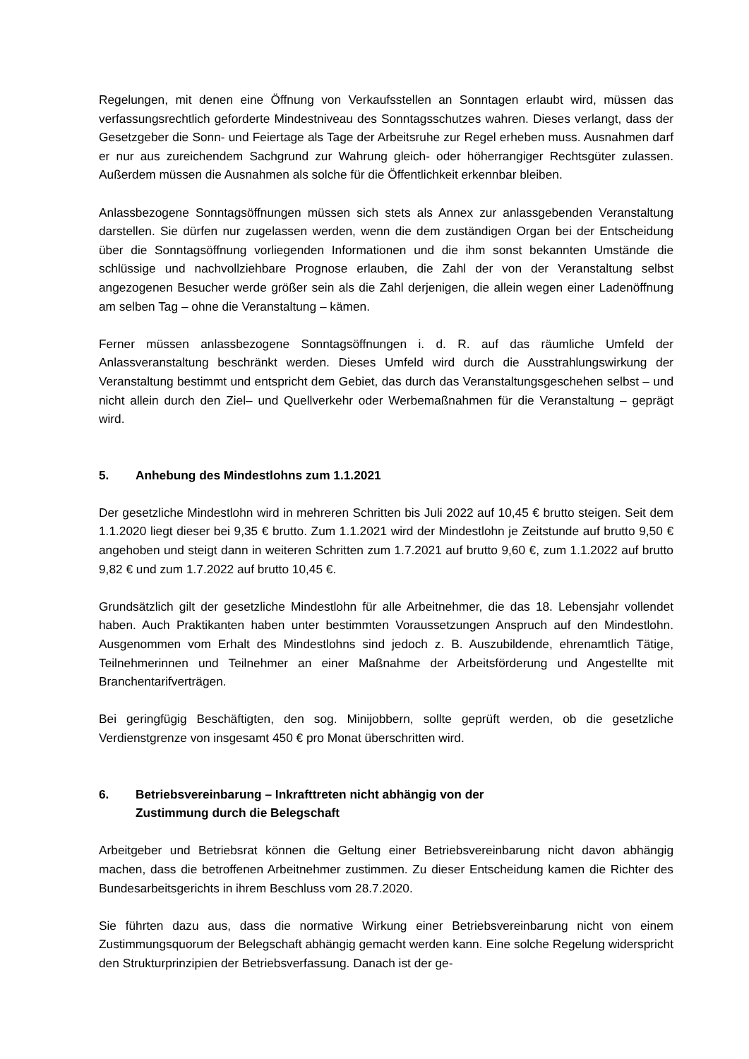Regelungen, mit denen eine Öffnung von Verkaufsstellen an Sonntagen erlaubt wird, müssen das verfassungsrechtlich geforderte Mindestniveau des Sonntagsschutzes wahren. Dieses verlangt, dass der Gesetzgeber die Sonn- und Feiertage als Tage der Arbeitsruhe zur Regel erheben muss. Ausnahmen darf er nur aus zureichendem Sachgrund zur Wahrung gleich- oder höherrangiger Rechtsgüter zulassen. Außerdem müssen die Ausnahmen als solche für die Öffentlichkeit erkennbar bleiben.
Anlassbezogene Sonntagsöffnungen müssen sich stets als Annex zur anlassgebenden Veranstaltung darstellen. Sie dürfen nur zugelassen werden, wenn die dem zuständigen Organ bei der Entscheidung über die Sonntagsöffnung vorliegenden Informationen und die ihm sonst bekannten Umstände die schlüssige und nachvollziehbare Prognose erlauben, die Zahl der von der Veranstaltung selbst angezogenen Besucher werde größer sein als die Zahl derjenigen, die allein wegen einer Ladenöffnung am selben Tag – ohne die Veranstaltung – kämen.
Ferner müssen anlassbezogene Sonntagsöffnungen i. d. R. auf das räumliche Umfeld der Anlassveranstaltung beschränkt werden. Dieses Umfeld wird durch die Ausstrahlungswirkung der Veranstaltung bestimmt und entspricht dem Gebiet, das durch das Veranstaltungsgeschehen selbst – und nicht allein durch den Ziel– und Quellverkehr oder Werbemaßnahmen für die Veranstaltung – geprägt wird.
5. Anhebung des Mindestlohns zum 1.1.2021
Der gesetzliche Mindestlohn wird in mehreren Schritten bis Juli 2022 auf 10,45 € brutto steigen. Seit dem 1.1.2020 liegt dieser bei 9,35 € brutto. Zum 1.1.2021 wird der Mindestlohn je Zeitstunde auf brutto 9,50 € angehoben und steigt dann in weiteren Schritten zum 1.7.2021 auf brutto 9,60 €, zum 1.1.2022 auf brutto 9,82 € und zum 1.7.2022 auf brutto 10,45 €.
Grundsätzlich gilt der gesetzliche Mindestlohn für alle Arbeitnehmer, die das 18. Lebensjahr vollendet haben. Auch Praktikanten haben unter bestimmten Voraussetzungen Anspruch auf den Mindestlohn. Ausgenommen vom Erhalt des Mindestlohns sind jedoch z. B. Auszubildende, ehrenamtlich Tätige, Teilnehmerinnen und Teilnehmer an einer Maßnahme der Arbeitsförderung und Angestellte mit Branchentarifverträgen.
Bei geringfügig Beschäftigten, den sog. Minijobbern, sollte geprüft werden, ob die gesetzliche Verdienstgrenze von insgesamt 450 € pro Monat überschritten wird.
6. Betriebsvereinbarung – Inkrafttreten nicht abhängig von der
Zustimmung durch die Belegschaft
Arbeitgeber und Betriebsrat können die Geltung einer Betriebsvereinbarung nicht davon abhängig machen, dass die betroffenen Arbeitnehmer zustimmen. Zu dieser Entscheidung kamen die Richter des Bundesarbeitsgerichts in ihrem Beschluss vom 28.7.2020.
Sie führten dazu aus, dass die normative Wirkung einer Betriebsvereinbarung nicht von einem Zustimmungsquorum der Belegschaft abhängig gemacht werden kann. Eine solche Regelung widerspricht den Strukturprinzipien der Betriebsverfassung. Danach ist der ge-